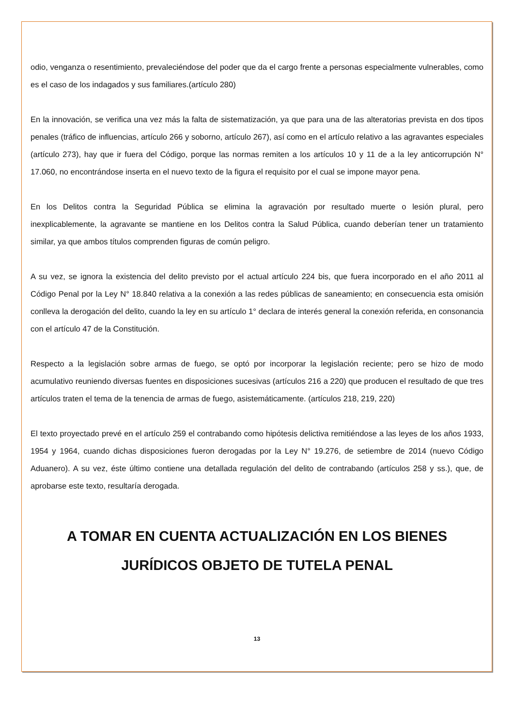odio, venganza o resentimiento, prevaleciéndose del poder que da el cargo frente a personas especialmente vulnerables, como es el caso de los indagados y sus familiares.(artículo 280)
En la innovación, se verifica una vez más la falta de sistematización, ya que para una de las alteratorias prevista en dos tipos penales (tráfico de influencias, artículo 266 y soborno, artículo 267), así como en el artículo relativo a las agravantes especiales (artículo 273), hay que ir fuera del Código, porque las normas remiten a los artículos 10 y 11 de a la ley anticorrupción N° 17.060, no encontrándose inserta en el nuevo texto de la figura el requisito por el cual se impone mayor pena.
En los Delitos contra la Seguridad Pública se elimina la agravación por resultado muerte o lesión plural, pero inexplicablemente, la agravante se mantiene en los Delitos contra la Salud Pública, cuando deberían tener un tratamiento similar, ya que ambos títulos comprenden figuras de común peligro.
A su vez, se ignora la existencia del delito previsto por el actual artículo 224 bis, que fuera incorporado en el año 2011 al Código Penal por la Ley N° 18.840 relativa a la conexión a las redes públicas de saneamiento; en consecuencia esta omisión conlleva la derogación del delito, cuando la ley en su artículo 1° declara de interés general la conexión referida, en consonancia con el artículo 47 de la Constitución.
Respecto a la legislación sobre armas de fuego, se optó por incorporar la legislación reciente; pero se hizo de modo acumulativo reuniendo diversas fuentes en disposiciones sucesivas (artículos 216 a 220) que producen el resultado de que tres artículos traten el tema de la tenencia de armas de fuego, asistemáticamente. (artículos 218, 219, 220)
El texto proyectado prevé en el artículo 259 el contrabando como hipótesis delictiva remitiéndose a las leyes de los años 1933, 1954 y 1964, cuando dichas disposiciones fueron derogadas por la Ley N° 19.276, de setiembre de 2014 (nuevo Código Aduanero). A su vez, éste último contiene una detallada regulación del delito de contrabando (artículos 258 y ss.), que, de aprobarse este texto, resultaría derogada.
A TOMAR EN CUENTA ACTUALIZACIÓN EN LOS BIENES JURÍDICOS OBJETO DE TUTELA PENAL
13